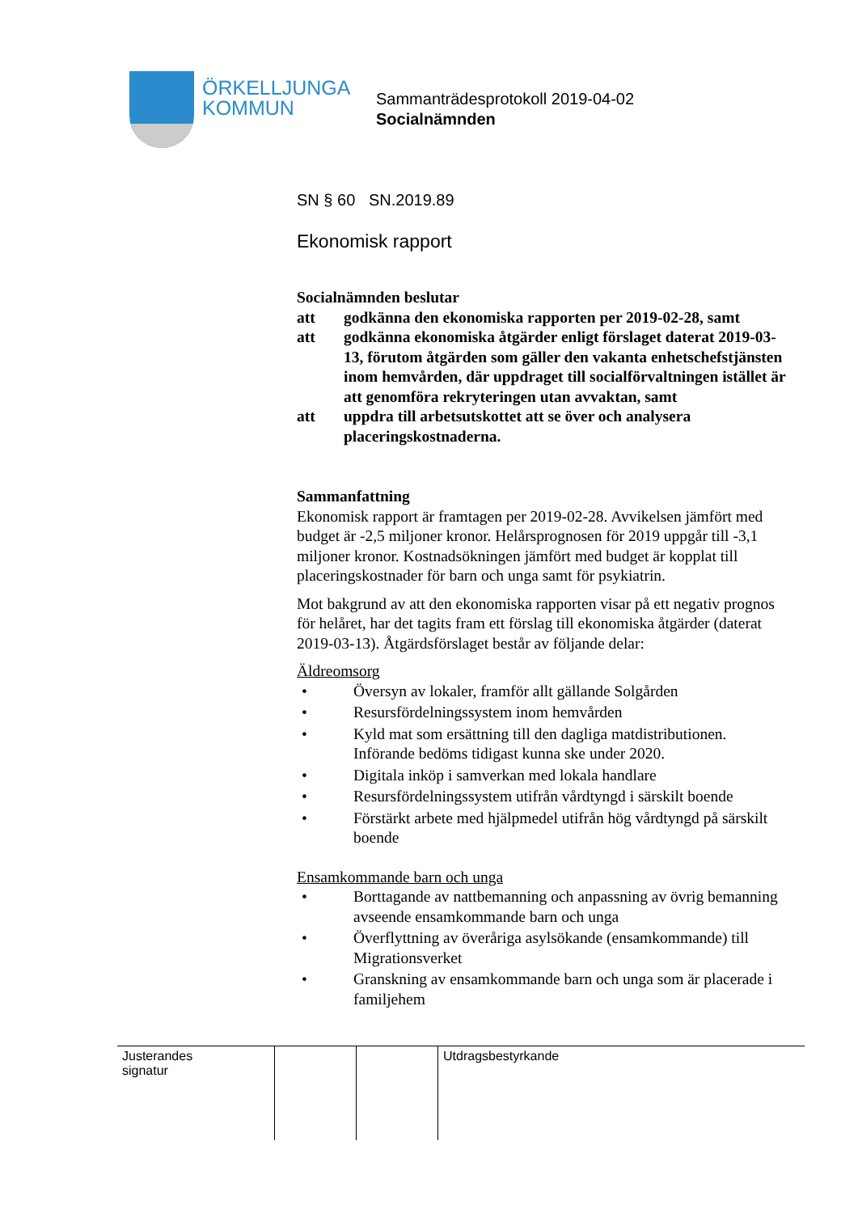ÖRKELLJUNGA
KOMMUN
Sammanträdesprotokoll 2019-04-02
Socialnämnden
SN § 60 SN.2019.89
Ekonomisk rapport
Socialnämnden beslutar
att godkänna den ekonomiska rapporten per 2019-02-28, samt
att godkänna ekonomiska åtgärder enligt förslaget daterat 2019-03-13, förutom åtgärden som gäller den vakanta enhetschefstjänsten inom hemvården, där uppdraget till socialförvaltningen istället är att genomföra rekryteringen utan avvaktan, samt
att uppdra till arbetsutskottet att se över och analysera placeringskostnaderna.
Sammanfattning
Ekonomisk rapport är framtagen per 2019-02-28. Avvikelsen jämfört med budget är -2,5 miljoner kronor. Helårsprognosen för 2019 uppgår till -3,1 miljoner kronor. Kostnadsökningen jämfört med budget är kopplat till placeringskostnader för barn och unga samt för psykiatrin.
Mot bakgrund av att den ekonomiska rapporten visar på ett negativ prognos för helåret, har det tagits fram ett förslag till ekonomiska åtgärder (daterat 2019-03-13). Åtgärdsförslaget består av följande delar:
Äldreomsorg
• Översyn av lokaler, framför allt gällande Solgården
• Resursfördelningssystem inom hemvården
• Kyld mat som ersättning till den dagliga matdistributionen. Införande bedöms tidigast kunna ske under 2020.
• Digitala inköp i samverkan med lokala handlare
• Resursfördelningssystem utifrån vårdtyngd i särskilt boende
• Förstärkt arbete med hjälpmedel utifrån hög vårdtyngd på särskilt boende
Ensamkommande barn och unga
• Borttagande av nattbemanning och anpassning av övrig bemanning avseende ensamkommande barn och unga
• Överflyttning av överåriga asylsökande (ensamkommande) till Migrationsverket
• Granskning av ensamkommande barn och unga som är placerade i familjehem
| Justerandes signatur | | | Utdragsbestyrkande |